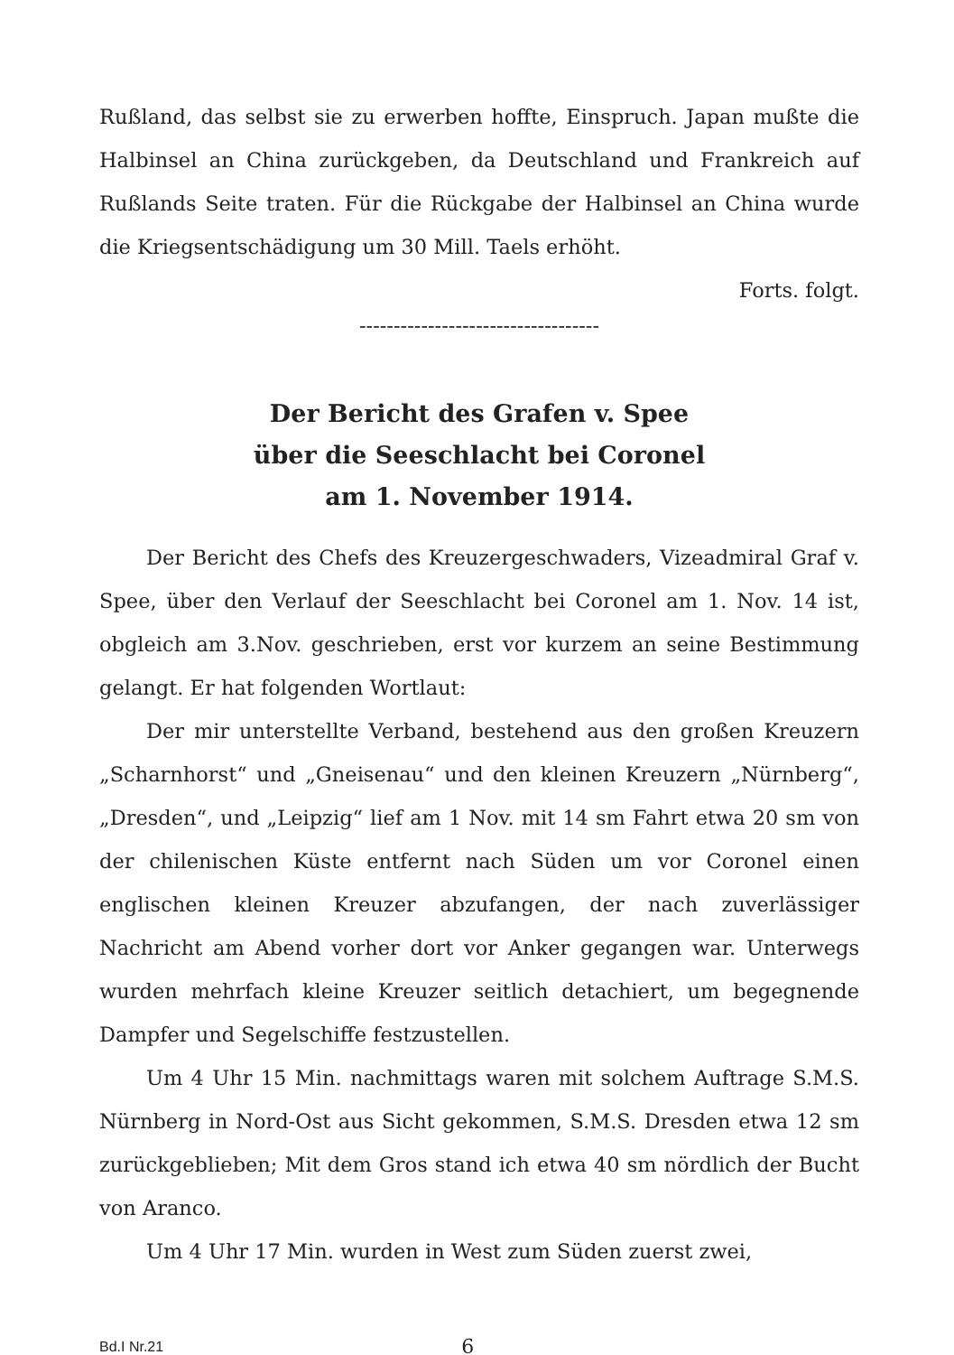Rußland, das selbst sie zu erwerben hoffte, Einspruch. Japan muß­te die Halbinsel an China zurückgeben, da Deutschland und Frank­reich auf Rußlands Seite traten. Für die Rückgabe der Halbinsel an China wurde die Kriegsentschädigung um 30 Mill. Taels erhöht.
Forts. folgt.
-----------------------------------
Der Bericht des Grafen v. Spee
über die Seeschlacht bei Coronel
am 1. November 1914.
Der Bericht des Chefs des Kreuzergeschwaders, Vizeadmiral Graf v. Spee, über den Verlauf der Seeschlacht bei Coronel am 1. Nov. 14 ist, obgleich am 3.Nov. geschrieben, erst vor kurzem an sei­ne Bestimmung gelangt. Er hat folgenden Wortlaut:
Der mir unterstellte Verband, bestehend aus den großen Kreu­zern „Scharnhorst“ und „Gneisenau“ und den kleinen Kreuzern „Nürnberg“, „Dresden“, und „Leipzig“ lief am 1 Nov. mit 14 sm Fahrt etwa 20 sm von der chilenischen Küste entfernt nach Süden um vor Coronel einen englischen kleinen Kreuzer abzufangen, der nach zuverlässiger Nachricht am Abend vorher dort vor Anker gegangen war. Unterwegs wurden mehrfach kleine Kreuzer seitlich detachiert, um begegnende Dampfer und Segelschiffe festzustellen.
Um 4 Uhr 15 Min. nachmittags waren mit solchem Auftrage S.M.S. Nürnberg in Nord-Ost aus Sicht gekommen, S.M.S. Dresden etwa 12 sm zurückgeblieben; Mit dem Gros stand ich etwa 40 sm nördlich der Bucht von Aranco.
Um 4 Uhr 17 Min. wurden in West zum Süden zuerst zwei,
Bd.I Nr.21 6